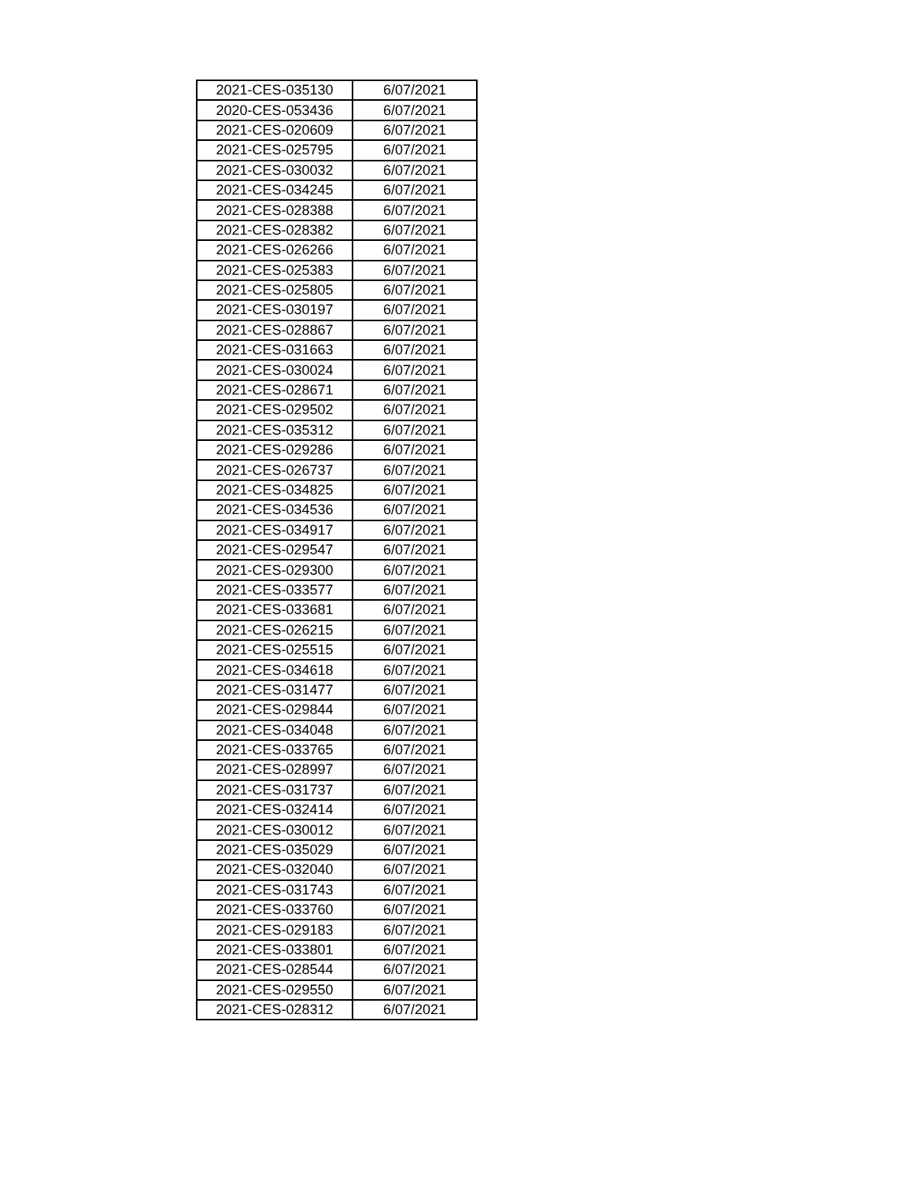| 2021-CES-035130 | 6/07/2021 |
| 2020-CES-053436 | 6/07/2021 |
| 2021-CES-020609 | 6/07/2021 |
| 2021-CES-025795 | 6/07/2021 |
| 2021-CES-030032 | 6/07/2021 |
| 2021-CES-034245 | 6/07/2021 |
| 2021-CES-028388 | 6/07/2021 |
| 2021-CES-028382 | 6/07/2021 |
| 2021-CES-026266 | 6/07/2021 |
| 2021-CES-025383 | 6/07/2021 |
| 2021-CES-025805 | 6/07/2021 |
| 2021-CES-030197 | 6/07/2021 |
| 2021-CES-028867 | 6/07/2021 |
| 2021-CES-031663 | 6/07/2021 |
| 2021-CES-030024 | 6/07/2021 |
| 2021-CES-028671 | 6/07/2021 |
| 2021-CES-029502 | 6/07/2021 |
| 2021-CES-035312 | 6/07/2021 |
| 2021-CES-029286 | 6/07/2021 |
| 2021-CES-026737 | 6/07/2021 |
| 2021-CES-034825 | 6/07/2021 |
| 2021-CES-034536 | 6/07/2021 |
| 2021-CES-034917 | 6/07/2021 |
| 2021-CES-029547 | 6/07/2021 |
| 2021-CES-029300 | 6/07/2021 |
| 2021-CES-033577 | 6/07/2021 |
| 2021-CES-033681 | 6/07/2021 |
| 2021-CES-026215 | 6/07/2021 |
| 2021-CES-025515 | 6/07/2021 |
| 2021-CES-034618 | 6/07/2021 |
| 2021-CES-031477 | 6/07/2021 |
| 2021-CES-029844 | 6/07/2021 |
| 2021-CES-034048 | 6/07/2021 |
| 2021-CES-033765 | 6/07/2021 |
| 2021-CES-028997 | 6/07/2021 |
| 2021-CES-031737 | 6/07/2021 |
| 2021-CES-032414 | 6/07/2021 |
| 2021-CES-030012 | 6/07/2021 |
| 2021-CES-035029 | 6/07/2021 |
| 2021-CES-032040 | 6/07/2021 |
| 2021-CES-031743 | 6/07/2021 |
| 2021-CES-033760 | 6/07/2021 |
| 2021-CES-029183 | 6/07/2021 |
| 2021-CES-033801 | 6/07/2021 |
| 2021-CES-028544 | 6/07/2021 |
| 2021-CES-029550 | 6/07/2021 |
| 2021-CES-028312 | 6/07/2021 |